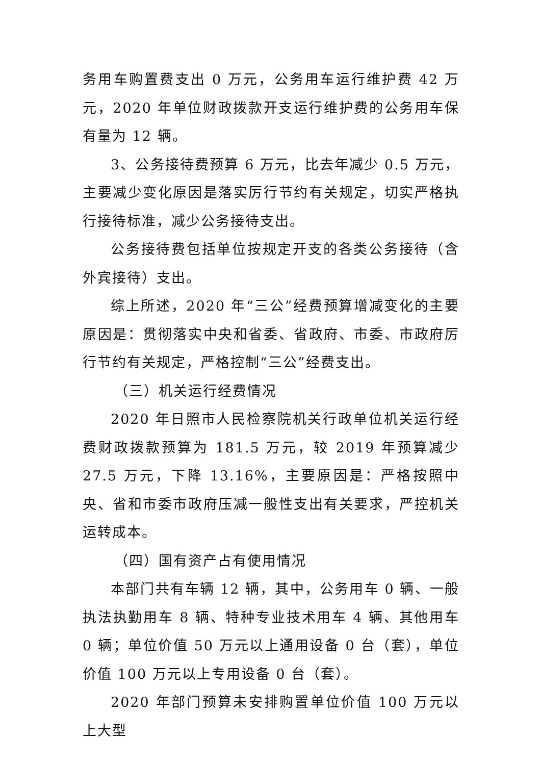务用车购置费支出 0 万元，公务用车运行维护费 42 万元，2020 年单位财政拨款开支运行维护费的公务用车保有量为 12 辆。
3、公务接待费预算 6 万元，比去年减少 0.5 万元，主要减少变化原因是落实厉行节约有关规定，切实严格执行接待标准，减少公务接待支出。
公务接待费包括单位按规定开支的各类公务接待（含外宾接待）支出。
综上所述，2020 年“三公”经费预算增减变化的主要原因是：贯彻落实中央和省委、省政府、市委、市政府厉行节约有关规定，严格控制“三公”经费支出。
（三）机关运行经费情况
2020 年日照市人民检察院机关行政单位机关运行经费财政拨款预算为 181.5 万元，较 2019 年预算减少 27.5 万元，下降 13.16%，主要原因是：严格按照中央、省和市委市政府压减一般性支出有关要求，严控机关运转成本。
（四）国有资产占有使用情况
本部门共有车辆 12 辆，其中，公务用车 0 辆、一般执法执勤用车 8 辆、特种专业技术用车 4 辆、其他用车 0 辆；单位价值 50 万元以上通用设备 0 台（套），单位价值 100 万元以上专用设备 0 台（套）。
2020 年部门预算未安排购置单位价值 100 万元以上大型